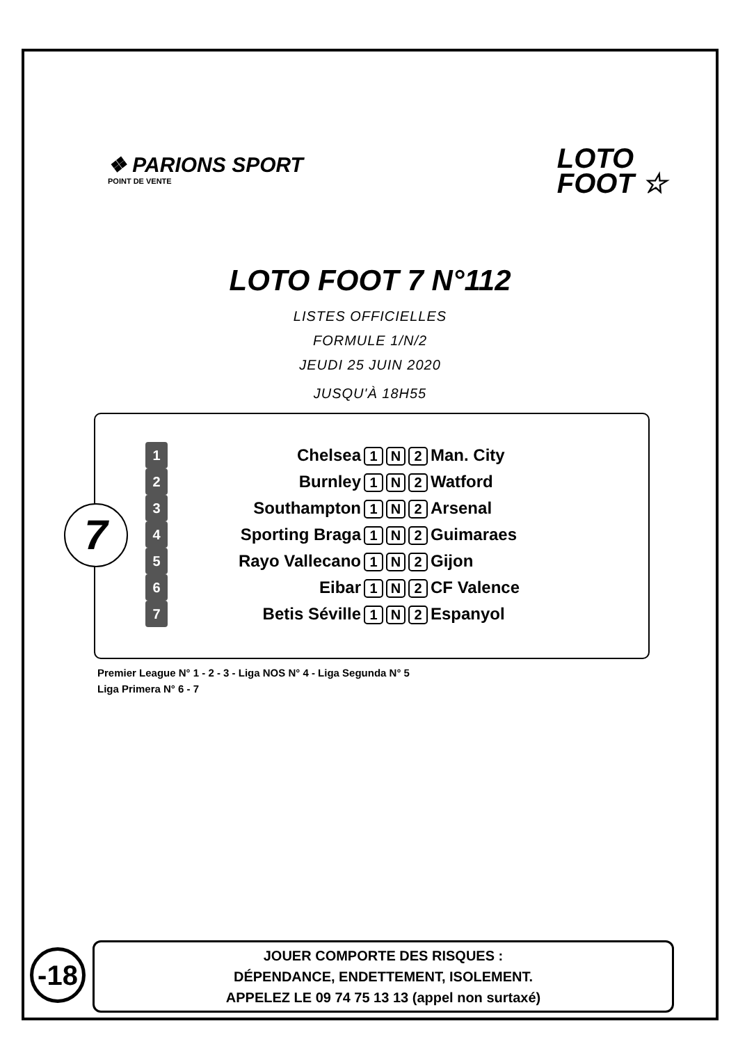❖ PARIONS SPORT
POINT DE VENTE
LOTO
FOOT ☆
LOTO FOOT 7 N°112
LISTES OFFICIELLES
FORMULE 1/N/2
JEUDI 25 JUIN 2020
JUSQU'À 18H55
7
| 1 | Chelsea | 1 N 2 | Man. City |
| 2 | Burnley | 1 N 2 | Watford |
| 3 | Southampton | 1 N 2 | Arsenal |
| 4 | Sporting Braga | 1 N 2 | Guimaraes |
| 5 | Rayo Vallecano | 1 N 2 | Gijon |
| 6 | Eibar | 1 N 2 | CF Valence |
| 7 | Betis Séville | 1 N 2 | Espanyol |
Premier League N° 1 - 2 - 3 - Liga NOS N° 4 - Liga Segunda N° 5
Liga Primera N° 6 - 7
-18
JOUER COMPORTE DES RISQUES :
DÉPENDANCE, ENDETTEMENT, ISOLEMENT.
APPELEZ LE 09 74 75 13 13 (appel non surtaxé)